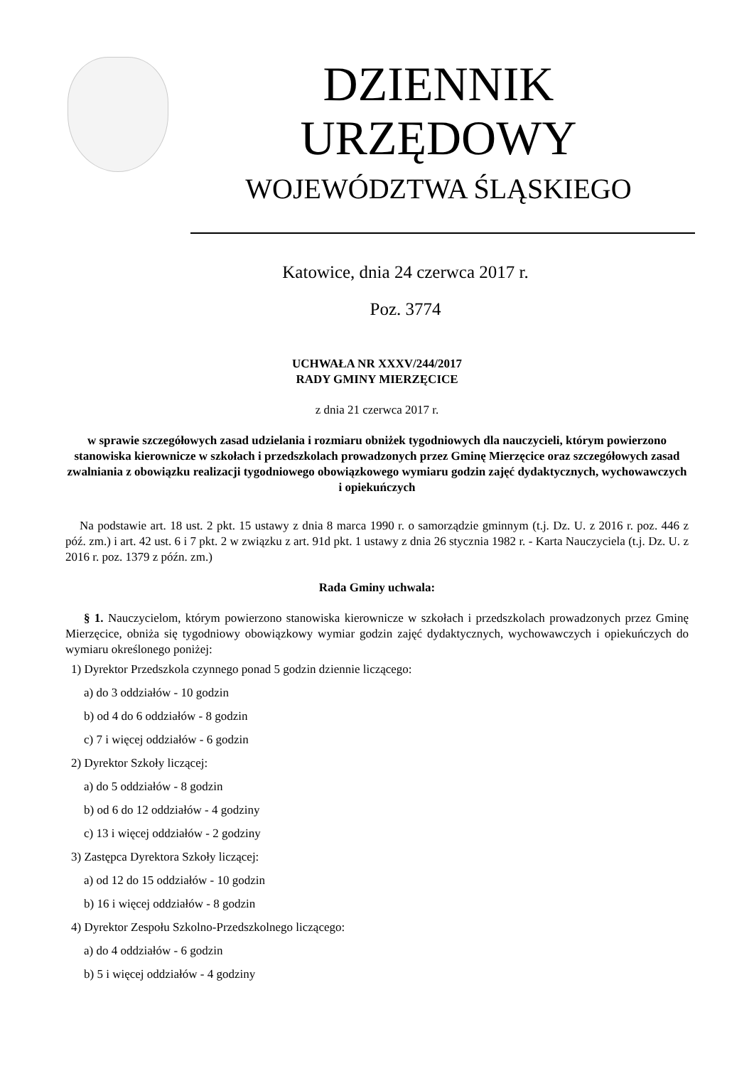DZIENNIK URZĘDOWY
WOJEWÓDZTWA ŚLĄSKIEGO
Katowice, dnia 24 czerwca 2017 r.
Poz. 3774
UCHWAŁA NR XXXV/244/2017
RADY GMINY MIERZĘCICE
z dnia 21 czerwca 2017 r.
w sprawie szczegółowych zasad udzielania i rozmiaru obniżek tygodniowych dla nauczycieli, którym powierzono stanowiska kierownicze w szkołach i przedszkolach prowadzonych przez Gminę Mierzęcice oraz szczegółowych zasad zwalniania z obowiązku realizacji tygodniowego obowiązkowego wymiaru godzin zajęć dydaktycznych, wychowawczych i opiekuńczych
Na podstawie art. 18 ust. 2 pkt. 15 ustawy z dnia 8 marca 1990 r. o samorządzie gminnym (t.j. Dz. U. z 2016 r. poz. 446 z póź. zm.) i art. 42 ust. 6 i 7 pkt. 2 w związku z art. 91d pkt. 1 ustawy z dnia 26 stycznia 1982 r. - Karta Nauczyciela (t.j. Dz. U. z 2016 r. poz. 1379 z późn. zm.)
Rada Gminy uchwala:
§ 1. Nauczycielom, którym powierzono stanowiska kierownicze w szkołach i przedszkolach prowadzonych przez Gminę Mierzęcice, obniża się tygodniowy obowiązkowy wymiar godzin zajęć dydaktycznych, wychowawczych i opiekuńczych do wymiaru określonego poniżej:
1) Dyrektor Przedszkola czynnego ponad 5 godzin dziennie liczącego:
a) do 3 oddziałów - 10 godzin
b) od 4 do 6 oddziałów - 8 godzin
c) 7 i więcej oddziałów - 6 godzin
2) Dyrektor Szkoły liczącej:
a) do 5 oddziałów - 8 godzin
b) od 6 do 12 oddziałów - 4 godziny
c) 13 i więcej oddziałów - 2 godziny
3) Zastępca Dyrektora Szkoły liczącej:
a) od 12 do 15 oddziałów - 10 godzin
b) 16 i więcej oddziałów - 8 godzin
4) Dyrektor Zespołu Szkolno-Przedszkolnego liczącego:
a) do 4 oddziałów - 6 godzin
b) 5 i więcej oddziałów - 4 godziny